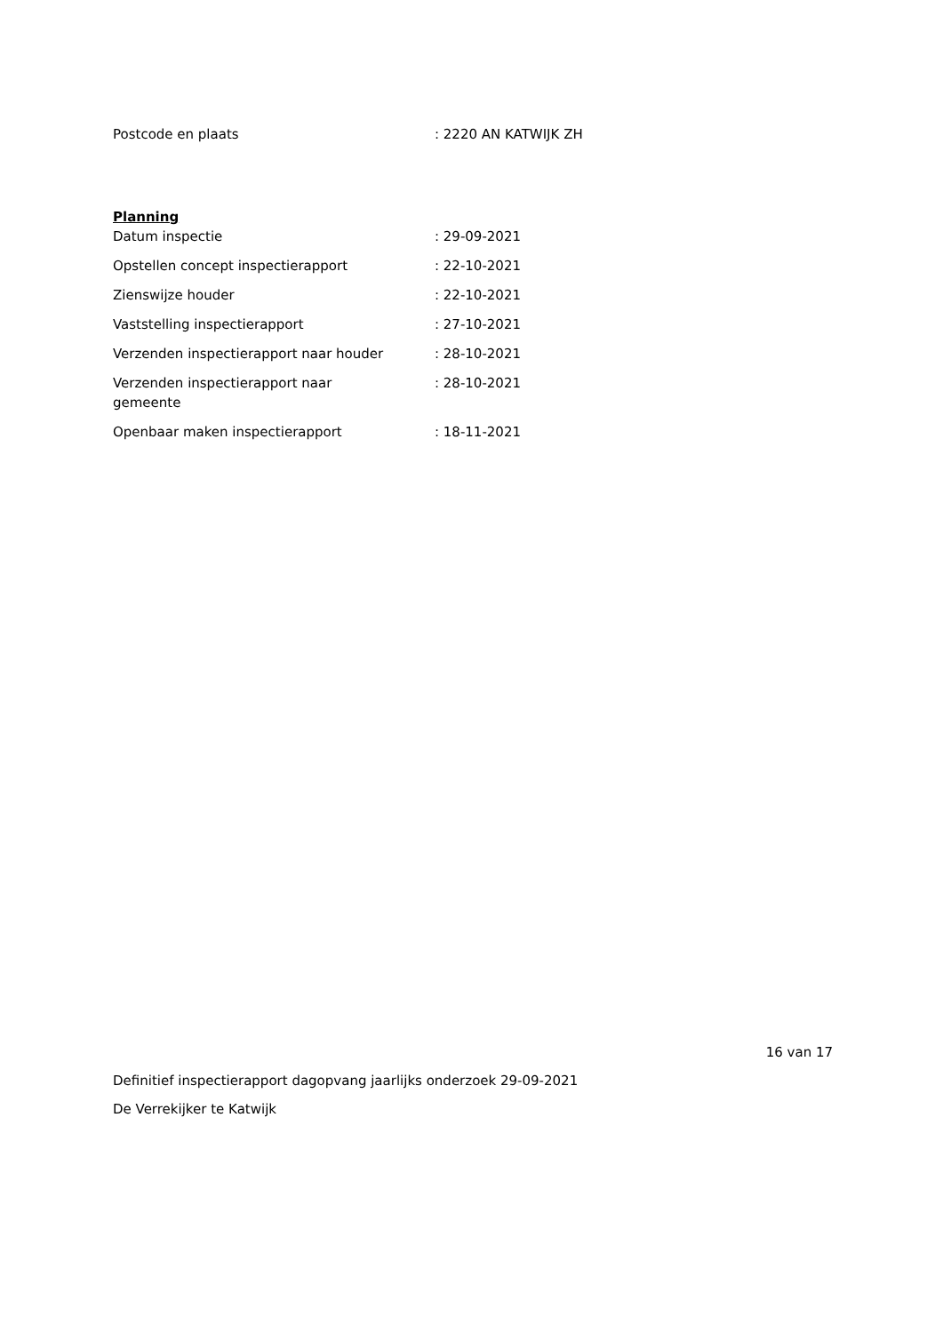| Postcode en plaats | : 2220 AN KATWIJK ZH |
Planning
| Datum inspectie | : 29-09-2021 |
| Opstellen concept inspectierapport | : 22-10-2021 |
| Zienswijze houder | : 22-10-2021 |
| Vaststelling inspectierapport | : 27-10-2021 |
| Verzenden inspectierapport naar houder | : 28-10-2021 |
| Verzenden inspectierapport naar gemeente | : 28-10-2021 |
| Openbaar maken inspectierapport | : 18-11-2021 |
16 van 17
Definitief inspectierapport dagopvang jaarlijks onderzoek 29-09-2021
De Verrekijker te Katwijk